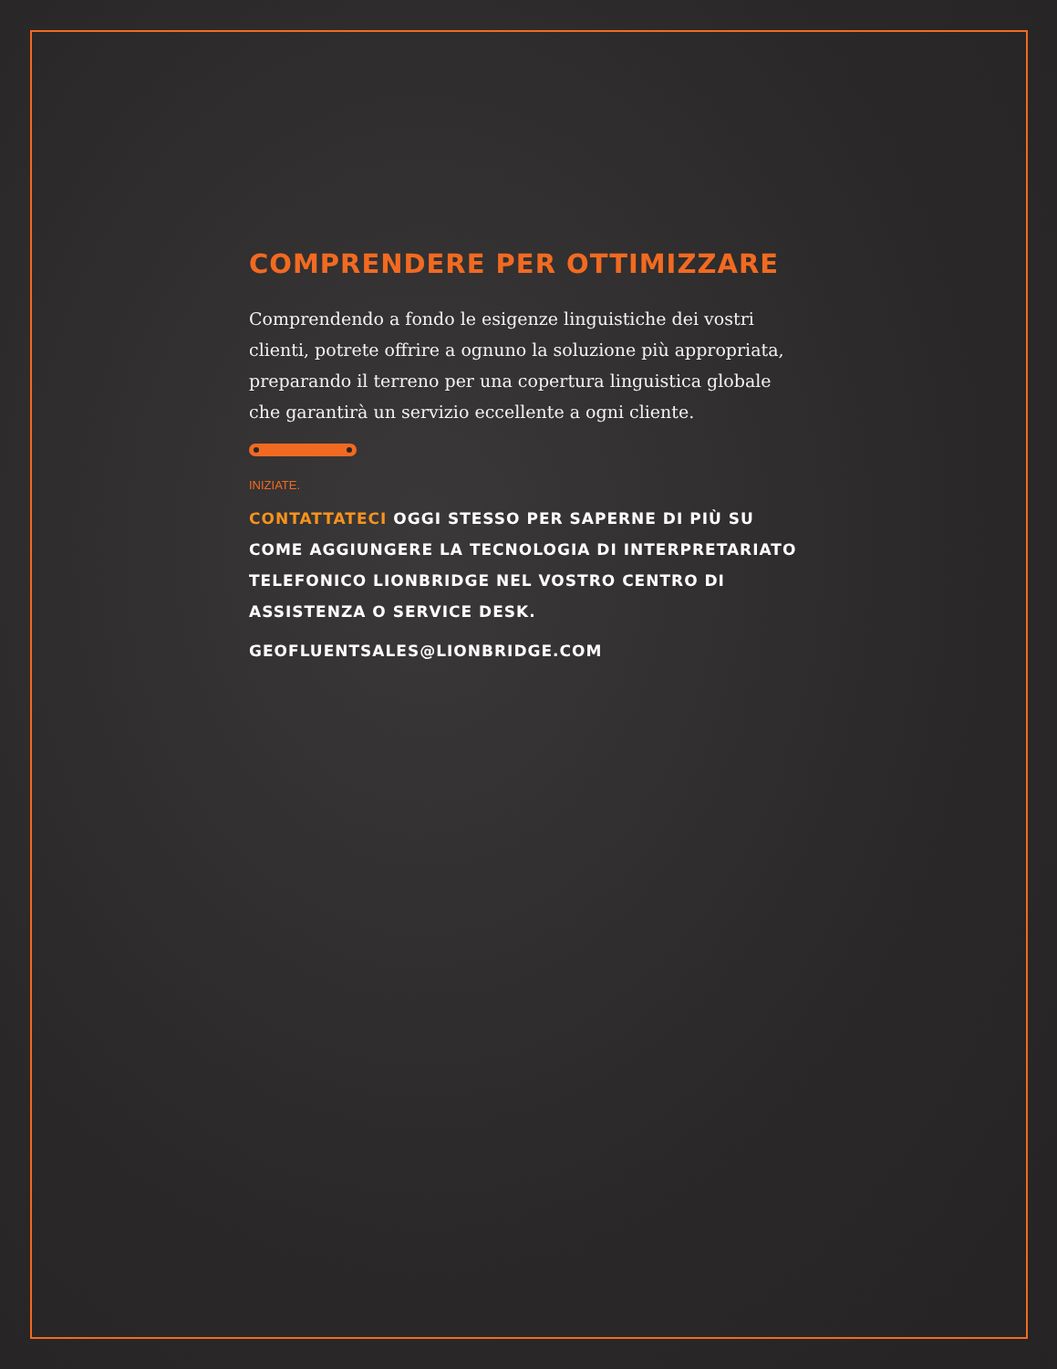COMPRENDERE PER OTTIMIZZARE
Comprendendo a fondo le esigenze linguistiche dei vostri clienti, potrete offrire a ognuno la soluzione più appropriata, preparando il terreno per una copertura linguistica globale che garantirà un servizio eccellente a ogni cliente.
INIZIATE.
CONTATTATECI OGGI STESSO PER SAPERNE DI PIÙ SU COME AGGIUNGERE LA TECNOLOGIA DI INTERPRETARIATO TELEFONICO LIONBRIDGE NEL VOSTRO CENTRO DI ASSISTENZA O SERVICE DESK.
GEOFLUENTSALES@LIONBRIDGE.COM